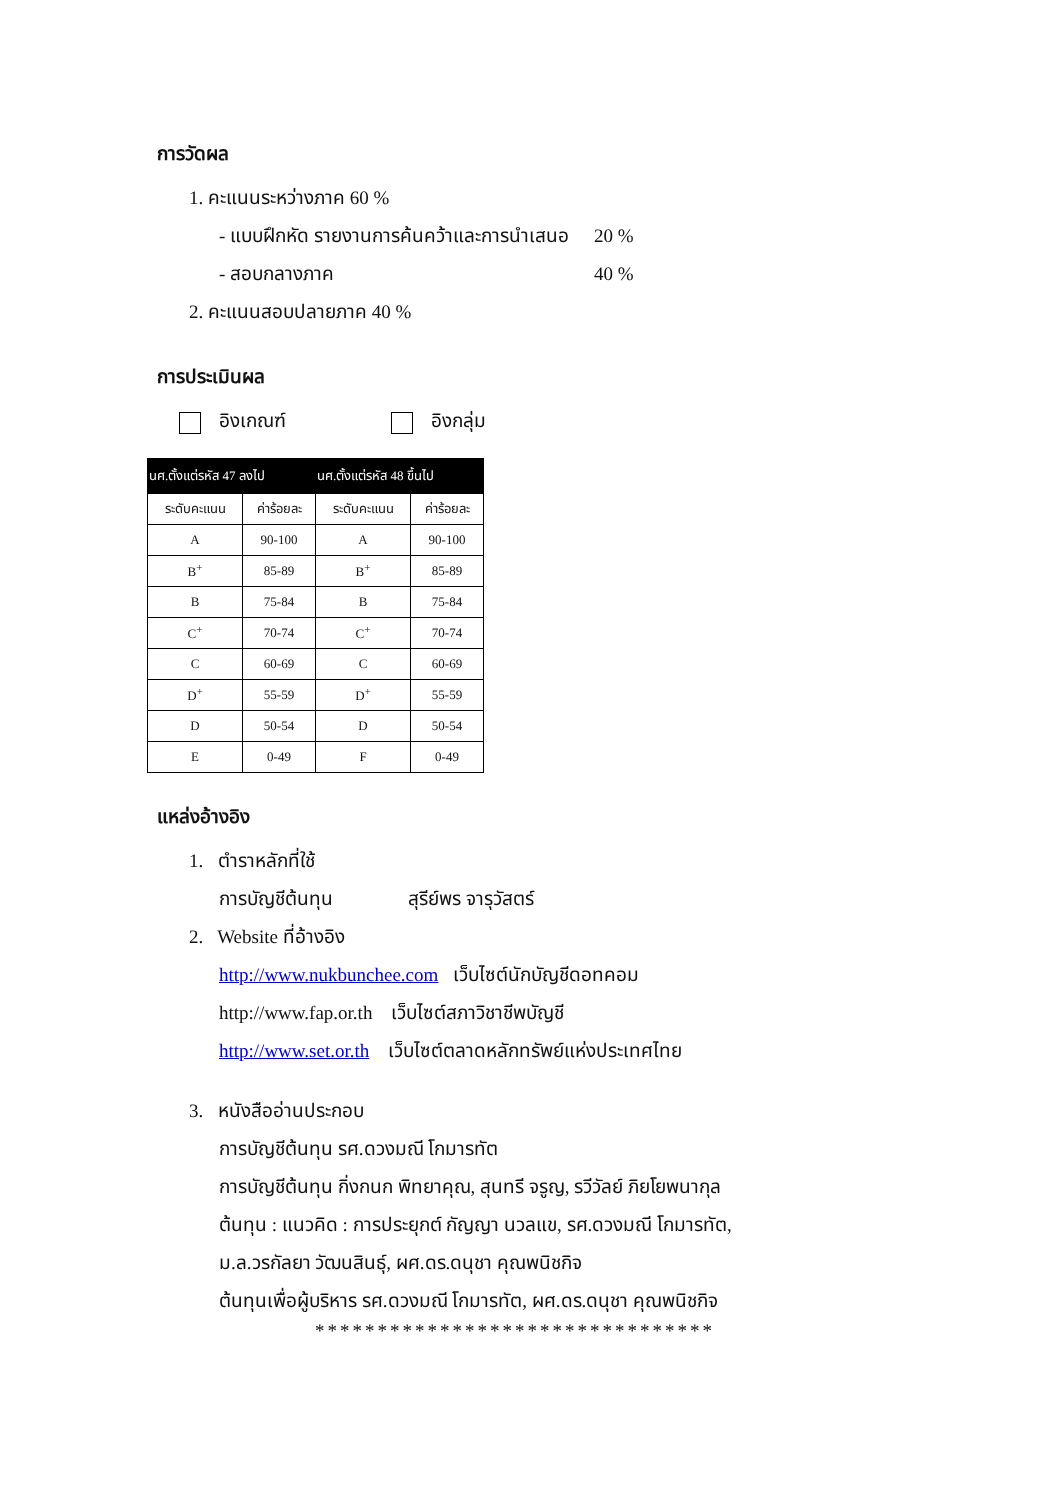การวัดผล
1. คะแนนระหว่างภาค 60 %
- แบบฝึกหัด รายงานการค้นคว้าและการนำเสนอ 20 %
- สอบกลางภาค 40 %
2. คะแนนสอบปลายภาค 40 %
การประเมินผล
อิงเกณฑ์ อิงกลุ่ม
| นศ.ตั้งแต่รหัส 47 ลงไป | | นศ.ตั้งแต่รหัส 48 ขึ้นไป | |
| --- | --- | --- | --- |
| ระดับคะแนน | ค่าร้อยละ | ระดับคะแนน | ค่าร้อยละ |
| A | 90-100 | A | 90-100 |
| B<sup>+</sup> | 85-89 | B<sup>+</sup> | 85-89 |
| B | 75-84 | B | 75-84 |
| C<sup>+</sup> | 70-74 | C<sup>+</sup> | 70-74 |
| C | 60-69 | C | 60-69 |
| D<sup>+</sup> | 55-59 | D<sup>+</sup> | 55-59 |
| D | 50-54 | D | 50-54 |
| E | 0-49 | F | 0-49 |
แหล่งอ้างอิง
1. ตำราหลักที่ใช้
การบัญชีต้นทุน สุรีย์พร จารุวัสตร์
2. Website ที่อ้างอิง
http://www.nukbunchee.com เว็บไซต์นักบัญชีดอทคอม
http://www.fap.or.th เว็บไซต์สภาวิชาชีพบัญชี
http://www.set.or.th เว็บไซต์ตลาดหลักทรัพย์แห่งประเทศไทย
3. หนังสืออ่านประกอบ
การบัญชีต้นทุน รศ.ดวงมณี โกมารทัต
การบัญชีต้นทุน กิ่งกนก พิทยาคุณ, สุนทรี จรูญ, รวีวัลย์ ภิยโยพนากุล
ต้นทุน : แนวคิด : การประยุกต์ กัญญา นวลแข, รศ.ดวงมณี โกมารทัต,
ม.ล.วรกัลยา วัฒนสินธุ์, ผศ.ดร.ดนุชา คุณพนิชกิจ
ต้นทุนเพื่อผู้บริหาร รศ.ดวงมณี โกมารทัต, ผศ.ดร.ดนุชา คุณพนิชกิจ
********************************